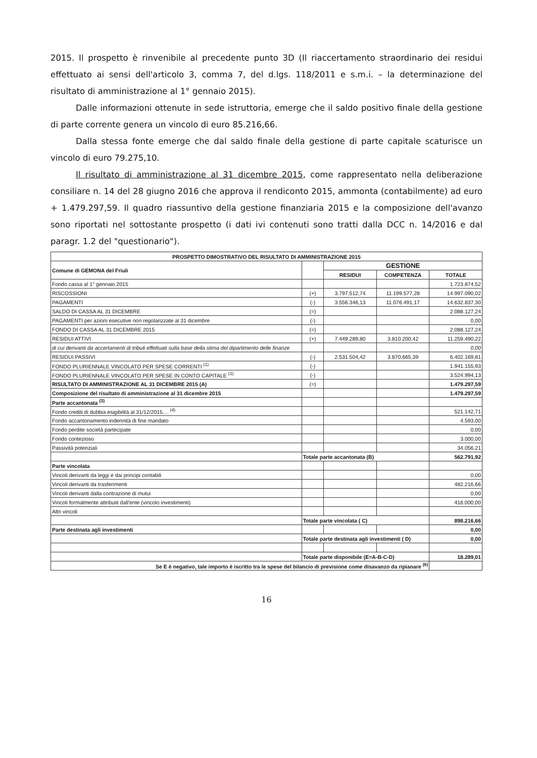2015. Il prospetto è rinvenibile al precedente punto 3D (Il riaccertamento straordinario dei residui effettuato ai sensi dell'articolo 3, comma 7, del d.lgs. 118/2011 e s.m.i. – la determinazione del risultato di amministrazione al 1° gennaio 2015).
Dalle informazioni ottenute in sede istruttoria, emerge che il saldo positivo finale della gestione di parte corrente genera un vincolo di euro 85.216,66.
Dalla stessa fonte emerge che dal saldo finale della gestione di parte capitale scaturisce un vincolo di euro 79.275,10.
Il risultato di amministrazione al 31 dicembre 2015, come rappresentato nella deliberazione consiliare n. 14 del 28 giugno 2016 che approva il rendiconto 2015, ammonta (contabilmente) ad euro + 1.479.297,59. Il quadro riassuntivo della gestione finanziaria 2015 e la composizione dell'avanzo sono riportati nel sottostante prospetto (i dati ivi contenuti sono tratti dalla DCC n. 14/2016 e dal paragr. 1.2 del "questionario").
| PROSPETTO DIMOSTRATIVO DEL RISULTATO DI AMMINISTRAZIONE 2015 | | | | |
| --- | --- | --- | --- | --- |
| Comune di GEMONA del Friuli | | GESTIONE | | |
| | | RESIDUI | COMPETENZA | TOTALE |
| Fondo cassa al 1° gennaio 2015 | | | | 1.723.874,52 |
| RISCOSSIONI | (+) | 3.797.512,74 | 11.199.577,28 | 14.997.090,02 |
| PAGAMENTI | (-) | 3.556.346,13 | 11.076.491,17 | 14.632.837,30 |
| SALDO DI CASSA AL 31 DICEMBRE | (=) | | | 2.088.127,24 |
| PAGAMENTI per azioni esecutive non regolarizzate al 31 dicembre | (-) | | | 0,00 |
| FONDO DI CASSA AL 31 DICEMBRE 2015 | (=) | | | 2.088.127,24 |
| RESIDUI ATTIVI | (+) | 7.449.289,80 | 3.810.200,42 | 11.259.490,22 |
| di cui derivanti da accertamenti di tributi effettuati sulla base della stima del dipartimento delle finanze | | | | 0,00 |
| RESIDUI PASSIVI | (-) | 2.531.504,42 | 3.870.665,39 | 6.402.169,81 |
| FONDO PLURIENNALE VINCOLATO PER SPESE CORRENTI <sup>(1)</sup> | (-) | | | 1.941.155,93 |
| FONDO PLURIENNALE VINCOLATO PER SPESE IN CONTO CAPITALE <sup>(1)</sup> | (-) | | | 3.524.994,13 |
| RISULTATO DI AMMINISTRAZIONE AL 31 DICEMBRE 2015 (A) | (=) | | | 1.479.297,59 |
| Composizione del risultato di amministrazione al 31 dicembre 2015 | | | | 1.479.297,59 |
| Parte accantonata <sup>(3)</sup> | | | | |
| Fondo crediti di dubbia esigibilità al 31/12/2015.... <sup>(4)</sup> | | | | 521.142,71 |
| Fondo accantonamento indennità di fine mandato | | | | 4.593,00 |
| Fondo perdite società partecipate | | | | 0,00 |
| Fondo contezioso | | | | 3.000,00 |
| Passività potenziali | | | | 34.056,21 |
| | Totale parte accantonata (B) | | | 562.791,92 |
| Parte vincolata | | | | |
| Vincoli derivanti da leggi e dai principi contabili | | | | 0,00 |
| Vincoli derivanti da trasferimenti | | | | 482.216,66 |
| Vincoli derivanti dalla contrazione di mutui | | | | 0,00 |
| Vincoli formalmente attribuiti dall'ente (vincolo investimenti) | | | | 416.000,00 |
| Altri vincoli | | | | |
| | Totale parte vincolata ( C) | | | 898.216,66 |
| Parte destinata agli investimenti | | | | 0,00 |
| | Totale parte destinata agli investimenti ( D) | | | 0,00 |
| | Totale parte disponibile (E=A-B-C-D) | | | 18.289,01 |
| Se E è negativo, tale importo è iscritto tra le spese del bilancio di previsione come disavanzo da ripianare <sup>(6)</sup> | | | | |
16